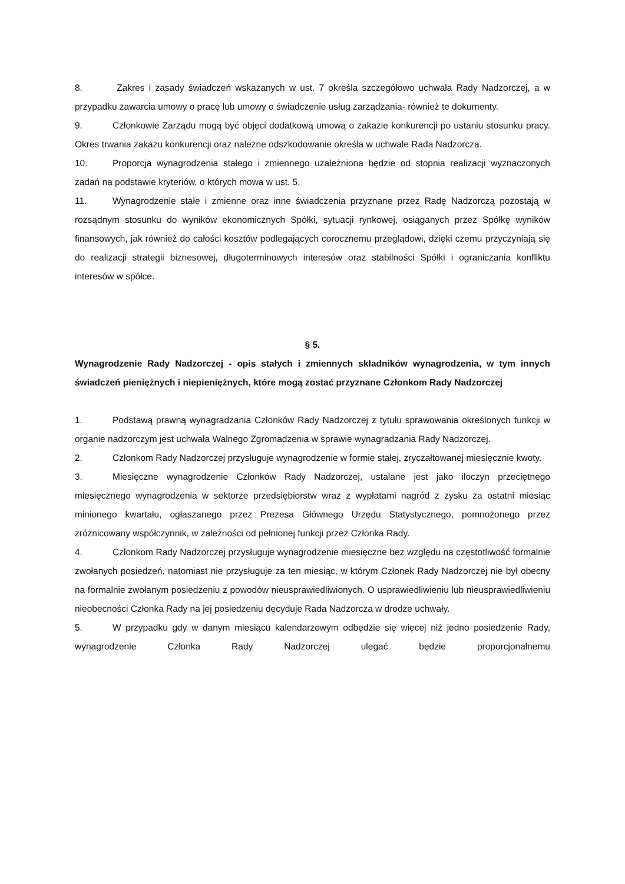8. Zakres i zasady świadczeń wskazanych w ust. 7 określa szczegółowo uchwała Rady Nadzorczej, a w przypadku zawarcia umowy o pracę lub umowy o świadczenie usług zarządzania- również te dokumenty.
9. Członkowie Zarządu mogą być objęci dodatkową umową o zakazie konkurencji po ustaniu stosunku pracy. Okres trwania zakazu konkurencji oraz należne odszkodowanie określa w uchwale Rada Nadzorcza.
10. Proporcja wynagrodzenia stałego i zmiennego uzależniona będzie od stopnia realizacji wyznaczonych zadań na podstawie kryteriów, o których mowa w ust. 5.
11. Wynagrodzenie stałe i zmienne oraz inne świadczenia przyznane przez Radę Nadzorczą pozostają w rozsądnym stosunku do wyników ekonomicznych Spółki, sytuacji rynkowej, osiąganych przez Spółkę wyników finansowych, jak również do całości kosztów podlegających corocznemu przeglądowi, dzięki czemu przyczyniają się do realizacji strategii biznesowej, długoterminowych interesów oraz stabilności Spółki i ograniczania konfliktu interesów w spółce.
§ 5.
Wynagrodzenie Rady Nadzorczej - opis stałych i zmiennych składników wynagrodzenia, w tym innych świadczeń pieniężnych i niepieniężnych, które mogą zostać przyznane Członkom Rady Nadzorczej
1. Podstawą prawną wynagradzania Członków Rady Nadzorczej z tytułu sprawowania określonych funkcji w organie nadzorczym jest uchwała Walnego Zgromadzenia w sprawie wynagradzania Rady Nadzorczej.
2. Członkom Rady Nadzorczej przysługuje wynagrodzenie w formie stałej, zryczałtowanej miesięcznie kwoty.
3. Miesięczne wynagrodzenie Członków Rady Nadzorczej, ustalane jest jako iloczyn przeciętnego miesięcznego wynagrodzenia w sektorze przedsiębiorstw wraz z wypłatami nagród z zysku za ostatni miesiąc minionego kwartału, ogłaszanego przez Prezesa Głównego Urzędu Statystycznego, pomnożonego przez zróżnicowany współczynnik, w zależności od pełnionej funkcji przez Członka Rady.
4. Członkom Rady Nadzorczej przysługuje wynagrodzenie miesięczne bez względu na częstotliwość formalnie zwołanych posiedzeń, natomiast nie przysługuje za ten miesiąc, w którym Członek Rady Nadzorczej nie był obecny na formalnie zwołanym posiedzeniu z powodów nieusprawiedliwionych. O usprawiedliwieniu lub nieusprawiedliwieniu nieobecności Członka Rady na jej posiedzeniu decyduje Rada Nadzorcza w drodze uchwały.
5. W przypadku gdy w danym miesiącu kalendarzowym odbędzie się więcej niż jedno posiedzenie Rady, wynagrodzenie Członka Rady Nadzorczej ulegać będzie proporcjonalnemu